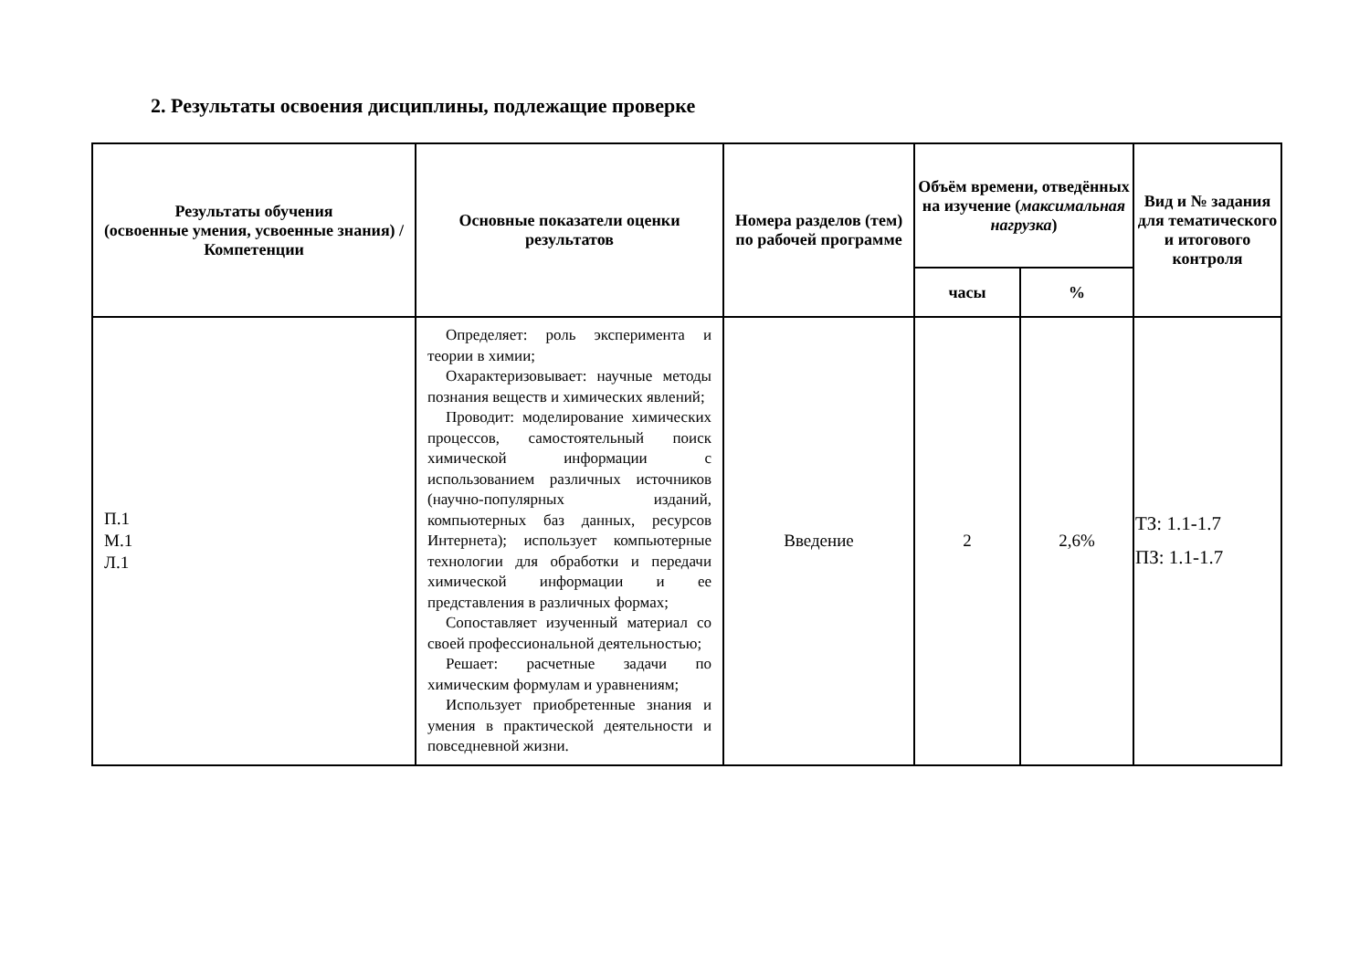2. Результаты освоения дисциплины, подлежащие проверке
| Результаты обучения (освоенные умения, усвоенные знания) / Компетенции | Основные показатели оценки результатов | Номера разделов (тем) по рабочей программе | Объём времени, отведённых на изучение ( максимальная нагрузка ) | | Вид и № задания для тематического и итогового контроля |
| --- | --- | --- | --- | --- | --- |
| | | | часы | % | |
| П.1 М.1 Л.1 | Определяет: роль эксперимента и теории в химии; Охарактеризовывает: научные методы познания веществ и химических явлений; Проводит: моделирование химических процессов, самостоятельный поиск химической информации с использованием различных источников (научно-популярных изданий, компьютерных баз данных, ресурсов Интернета); использует компьютерные технологии для обработки и передачи химической информации и ее представления в различных формах; Сопоставляет изученный материал со своей профессиональной деятельностью; Решает: расчетные задачи по химическим формулам и уравнениям; Использует приобретенные знания и умения в практической деятельности и повседневной жизни. | Введение | 2 | 2,6% | ТЗ: 1.1-1.7 ПЗ: 1.1-1.7 |